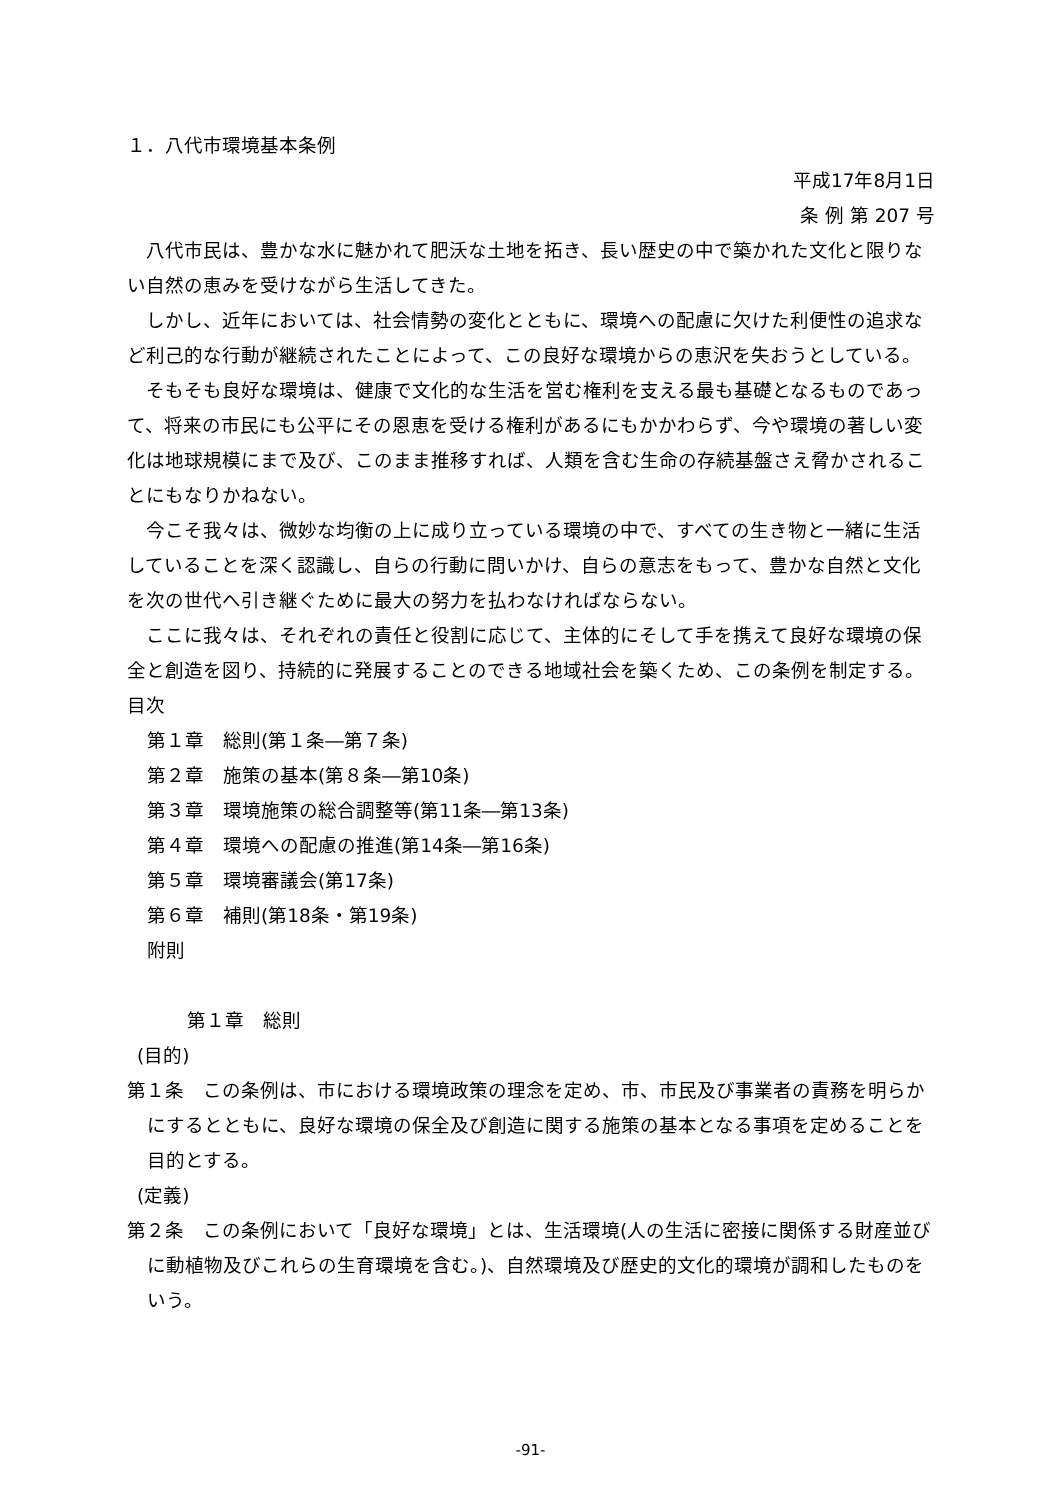１．八代市環境基本条例
平成17年8月1日
条 例 第 207 号
八代市民は、豊かな水に魅かれて肥沃な土地を拓き、長い歴史の中で築かれた文化と限りない自然の恵みを受けながら生活してきた。
しかし、近年においては、社会情勢の変化とともに、環境への配慮に欠けた利便性の追求など利己的な行動が継続されたことによって、この良好な環境からの恵沢を失おうとしている。
そもそも良好な環境は、健康で文化的な生活を営む権利を支える最も基礎となるものであって、将来の市民にも公平にその恩恵を受ける権利があるにもかかわらず、今や環境の著しい変化は地球規模にまで及び、このまま推移すれば、人類を含む生命の存続基盤さえ脅かされることにもなりかねない。
今こそ我々は、微妙な均衡の上に成り立っている環境の中で、すべての生き物と一緒に生活していることを深く認識し、自らの行動に問いかけ、自らの意志をもって、豊かな自然と文化を次の世代へ引き継ぐために最大の努力を払わなければならない。
ここに我々は、それぞれの責任と役割に応じて、主体的にそして手を携えて良好な環境の保全と創造を図り、持続的に発展することのできる地域社会を築くため、この条例を制定する。
目次
第１章　総則(第１条―第７条)
第２章　施策の基本(第８条―第10条)
第３章　環境施策の総合調整等(第11条―第13条)
第４章　環境への配慮の推進(第14条―第16条)
第５章　環境審議会(第17条)
第６章　補則(第18条・第19条)
附則
第１章　総則
(目的)
第１条　この条例は、市における環境政策の理念を定め、市、市民及び事業者の責務を明らかにするとともに、良好な環境の保全及び創造に関する施策の基本となる事項を定めることを目的とする。
(定義)
第２条　この条例において「良好な環境」とは、生活環境(人の生活に密接に関係する財産並びに動植物及びこれらの生育環境を含む。)、自然環境及び歴史的文化的環境が調和したものをいう。
-91-